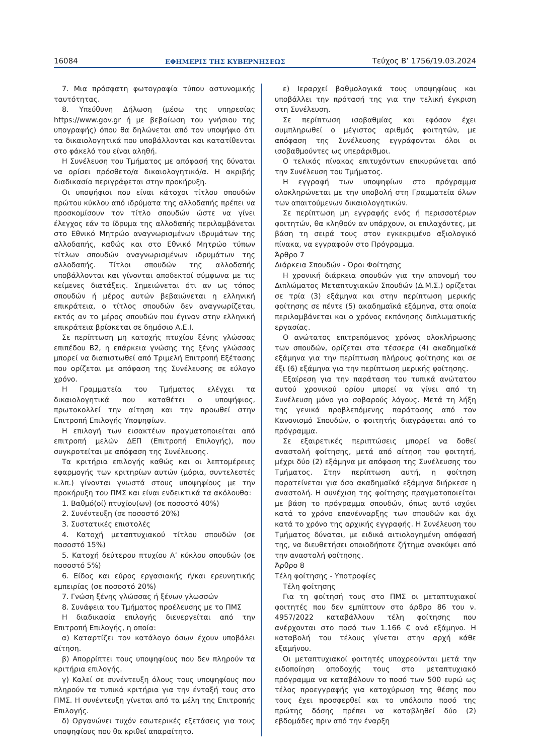16084 ΕΦΗΜΕΡΙΣ ΤΗΣ ΚΥΒΕΡΝΗΣΕΩΣ Τεύχος B’ 1756/19.03.2024
7. Μια πρόσφατη φωτογραφία τύπου αστυνομικής ταυτότητας.
8. Υπεύθυνη Δήλωση (μέσω της υπηρεσίας https://www.gov.gr ή με βεβαίωση του γνήσιου της υπογραφής) όπου θα δηλώνεται από τον υποψήφιο ότι τα δικαιολογητικά που υποβάλλονται και κατατίθενται στο φάκελό του είναι αληθή.
Η Συνέλευση του Τμήματος με απόφασή της δύναται να ορίσει πρόσθετο/α δικαιολογητικό/α. Η ακριβής διαδικασία περιγράφεται στην προκήρυξη.
Οι υποψήφιοι που είναι κάτοχοι τίτλου σπουδών πρώτου κύκλου από ιδρύματα της αλλοδαπής πρέπει να προσκομίσουν τον τίτλο σπουδών ώστε να γίνει έλεγχος εάν το ίδρυμα της αλλοδαπής περιλαμβάνεται στο Εθνικό Μητρώο αναγνωρισμένων ιδρυμάτων της αλλοδαπής, καθώς και στο Εθνικό Μητρώο τύπων τίτλων σπουδών αναγνωρισμένων ιδρυμάτων της αλλοδαπής. Τίτλοι σπουδών της αλλοδαπής υποβάλλονται και γίνονται αποδεκτοί σύμφωνα με τις κείμενες διατάξεις. Σημειώνεται ότι αν ως τόπος σπουδών ή μέρος αυτών βεβαιώνεται η ελληνική επικράτεια, ο τίτλος σπουδών δεν αναγνωρίζεται, εκτός αν το μέρος σπουδών που έγιναν στην ελληνική επικράτεια βρίσκεται σε δημόσιο Α.Ε.Ι.
Σε περίπτωση μη κατοχής πτυχίου ξένης γλώσσας επιπέδου Β2, η επάρκεια γνώσης της ξένης γλώσσας μπορεί να διαπιστωθεί από Τριμελή Επιτροπή Εξέτασης που ορίζεται με απόφαση της Συνέλευσης σε εύλογο χρόνο.
Η Γραμματεία του Τμήματος ελέγχει τα δικαιολογητικά που καταθέτει ο υποψήφιος, πρωτοκολλεί την αίτηση και την προωθεί στην Επιτροπή Επιλογής Υποψηφίων.
Η επιλογή των εισακτέων πραγματοποιείται από επιτροπή μελών ΔΕΠ (Επιτροπή Επιλογής), που συγκροτείται με απόφαση της Συνέλευσης.
Τα κριτήρια επιλογής καθώς και οι λεπτομέρειες εφαρμογής των κριτηρίων αυτών (μόρια, συντελεστές κ.λπ.) γίνονται γνωστά στους υποψηφίους με την προκήρυξη του ΠΜΣ και είναι ενδεικτικά τα ακόλουθα:
1. Βαθμό(οί) πτυχίου(ων) (σε ποσοστό 40%)
2. Συνέντευξη (σε ποσοστό 20%)
3. Συστατικές επιστολές
4. Κατοχή μεταπτυχιακού τίτλου σπουδών (σε ποσοστό 15%)
5. Κατοχή δεύτερου πτυχίου Α’ κύκλου σπουδών (σε ποσοστό 5%)
6. Είδος και εύρος εργασιακής ή/και ερευνητικής εμπειρίας (σε ποσοστό 20%)
7. Γνώση ξένης γλώσσας ή ξένων γλωσσών
8. Συνάφεια του Τμήματος προέλευσης με το ΠΜΣ
Η διαδικασία επιλογής διενεργείται από την Επιτροπή Επιλογής, η οποία:
α) Καταρτίζει τον κατάλογο όσων έχουν υποβάλει αίτηση.
β) Απορρίπτει τους υποψηφίους που δεν πληρούν τα κριτήρια επιλογής.
γ) Καλεί σε συνέντευξη όλους τους υποψηφίους που πληρούν τα τυπικά κριτήρια για την ένταξή τους στο ΠΜΣ. Η συνέντευξη γίνεται από τα μέλη της Επιτροπής Επιλογής.
δ) Οργανώνει τυχόν εσωτερικές εξετάσεις για τους υποψηφίους που θα κριθεί απαραίτητο.
ε) Ιεραρχεί βαθμολογικά τους υποψηφίους και υποβάλλει την πρότασή της για την τελική έγκριση στη Συνέλευση.
Σε περίπτωση ισοβαθμίας και εφόσον έχει συμπληρωθεί ο μέγιστος αριθμός φοιτητών, με απόφαση της Συνέλευσης εγγράφονται όλοι οι ισοβαθμούντες ως υπεράριθμοι.
Ο τελικός πίνακας επιτυχόντων επικυρώνεται από την Συνέλευση του Τμήματος.
Η εγγραφή των υποψηφίων στο πρόγραμμα ολοκληρώνεται με την υποβολή στη Γραμματεία όλων των απαιτούμενων δικαιολογητικών.
Σε περίπτωση μη εγγραφής ενός ή περισσοτέρων φοιτητών, θα κληθούν αν υπάρχουν, οι επιλαχόντες, με βάση τη σειρά τους στον εγκεκριμένο αξιολογικό πίνακα, να εγγραφούν στο Πρόγραμμα.
Άρθρο 7
Διάρκεια Σπουδών - Όροι Φοίτησης
Η χρονική διάρκεια σπουδών για την απονομή του Διπλώματος Μεταπτυχιακών Σπουδών (Δ.Μ.Σ.) ορίζεται σε τρία (3) εξάμηνα και στην περίπτωση μερικής φοίτησης σε πέντε (5) ακαδημαϊκά εξάμηνα, στα οποία περιλαμβάνεται και ο χρόνος εκπόνησης διπλωματικής εργασίας.
Ο ανώτατος επιτρεπόμενος χρόνος ολοκλήρωσης των σπουδών, ορίζεται στα τέσσερα (4) ακαδημαϊκά εξάμηνα για την περίπτωση πλήρους φοίτησης και σε έξι (6) εξάμηνα για την περίπτωση μερικής φοίτησης.
Εξαίρεση για την παράταση του τυπικά ανώτατου αυτού χρονικού ορίου μπορεί να γίνει από τη Συνέλευση μόνο για σοβαρούς λόγους. Μετά τη λήξη της γενικά προβλεπόμενης παράτασης από τον Κανονισμό Σπουδών, ο φοιτητής διαγράφεται από το πρόγραμμα.
Σε εξαιρετικές περιπτώσεις μπορεί να δοθεί αναστολή φοίτησης, μετά από αίτηση του φοιτητή, μέχρι δύο (2) εξάμηνα με απόφαση της Συνέλευσης του Τμήματος. Στην περίπτωση αυτή, η φοίτηση παρατείνεται για όσα ακαδημαϊκά εξάμηνα διήρκεσε η αναστολή. Η συνέχιση της φοίτησης πραγματοποιείται με βάση το πρόγραμμα σπουδών, όπως αυτό ισχύει κατά το χρόνο επανένναρξης των σπουδών και όχι κατά το χρόνο της αρχικής εγγραφής. Η Συνέλευση του Τμήματος δύναται, με ειδικά αιτιολογημένη απόφασή της, να διευθετήσει οποιοδήποτε ζήτημα ανακύψει από την αναστολή φοίτησης.
Άρθρο 8
Τέλη φοίτησης - Υποτροφίες
Τέλη φοίτησης
Για τη φοίτησή τους στο ΠΜΣ οι μεταπτυχιακοί φοιτητές που δεν εμπίπτουν στο άρθρο 86 του ν. 4957/2022 καταβάλλουν τέλη φοίτησης που ανέρχονται στο ποσό των 1.166 € ανά εξάμηνο. Η καταβολή του τέλους γίνεται στην αρχή κάθε εξαμήνου.
Οι μεταπτυχιακοί φοιτητές υποχρεούνται μετά την ειδοποίηση αποδοχής τους στο μεταπτυχιακό πρόγραμμα να καταβάλουν το ποσό των 500 ευρώ ως τέλος προεγγραφής για κατοχύρωση της θέσης που τους έχει προσφερθεί και το υπόλοιπο ποσό της πρώτης δόσης πρέπει να καταβληθεί δύο (2) εβδομάδες πριν από την έναρξη